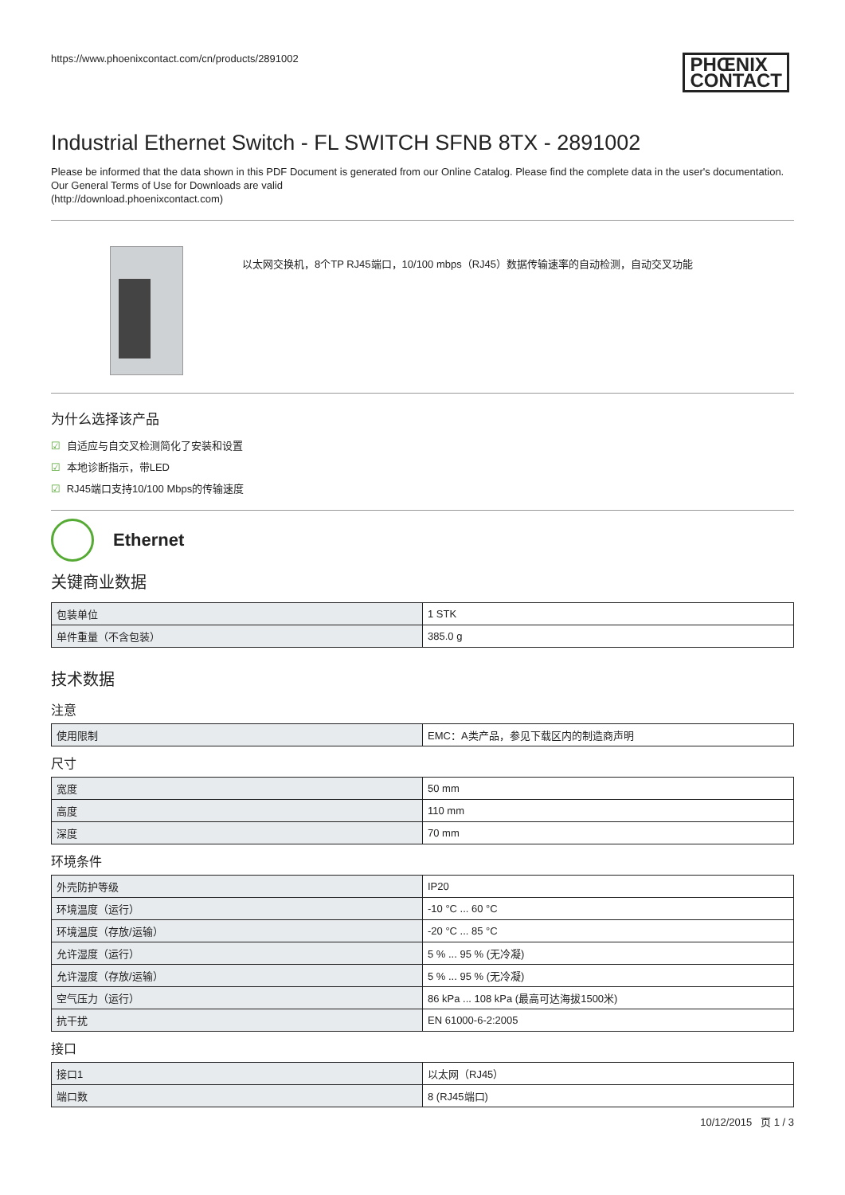https://www.phoenixcontact.com/cn/products/2891002
PHŒNIX
CONTACT
Industrial Ethernet Switch - FL SWITCH SFNB 8TX - 2891002
Please be informed that the data shown in this PDF Document is generated from our Online Catalog. Please find the complete data in the user's documentation. Our General Terms of Use for Downloads are valid
(http://download.phoenixcontact.com)
以太网交换机，8个TP RJ45端口，10/100 mbps（RJ45）数据传输速率的自动检测，自动交叉功能
为什么选择该产品
☑ 自适应与自交叉检测简化了安装和设置
☑ 本地诊断指示，带LED
☑ RJ45端口支持10/100 Mbps的传输速度
Ethernet
关键商业数据
| 包装单位 | 1 STK |
| 单件重量（不含包装） | 385.0 g |
技术数据
注意
| 使用限制 | EMC：A类产品，参见下载区内的制造商声明 |
尺寸
| 宽度 | 50 mm |
| 高度 | 110 mm |
| 深度 | 70 mm |
环境条件
| 外壳防护等级 | IP20 |
| 环境温度（运行） | -10 °C ... 60 °C |
| 环境温度（存放/运输） | -20 °C ... 85 °C |
| 允许湿度（运行） | 5 % ... 95 % (无冷凝) |
| 允许湿度（存放/运输） | 5 % ... 95 % (无冷凝) |
| 空气压力（运行） | 86 kPa ... 108 kPa (最高可达海拔1500米) |
| 抗干扰 | EN 61000-6-2:2005 |
接口
| 接口1 | 以太网（RJ45） |
| 端口数 | 8 (RJ45端口) |
10/12/2015 页 1 / 3